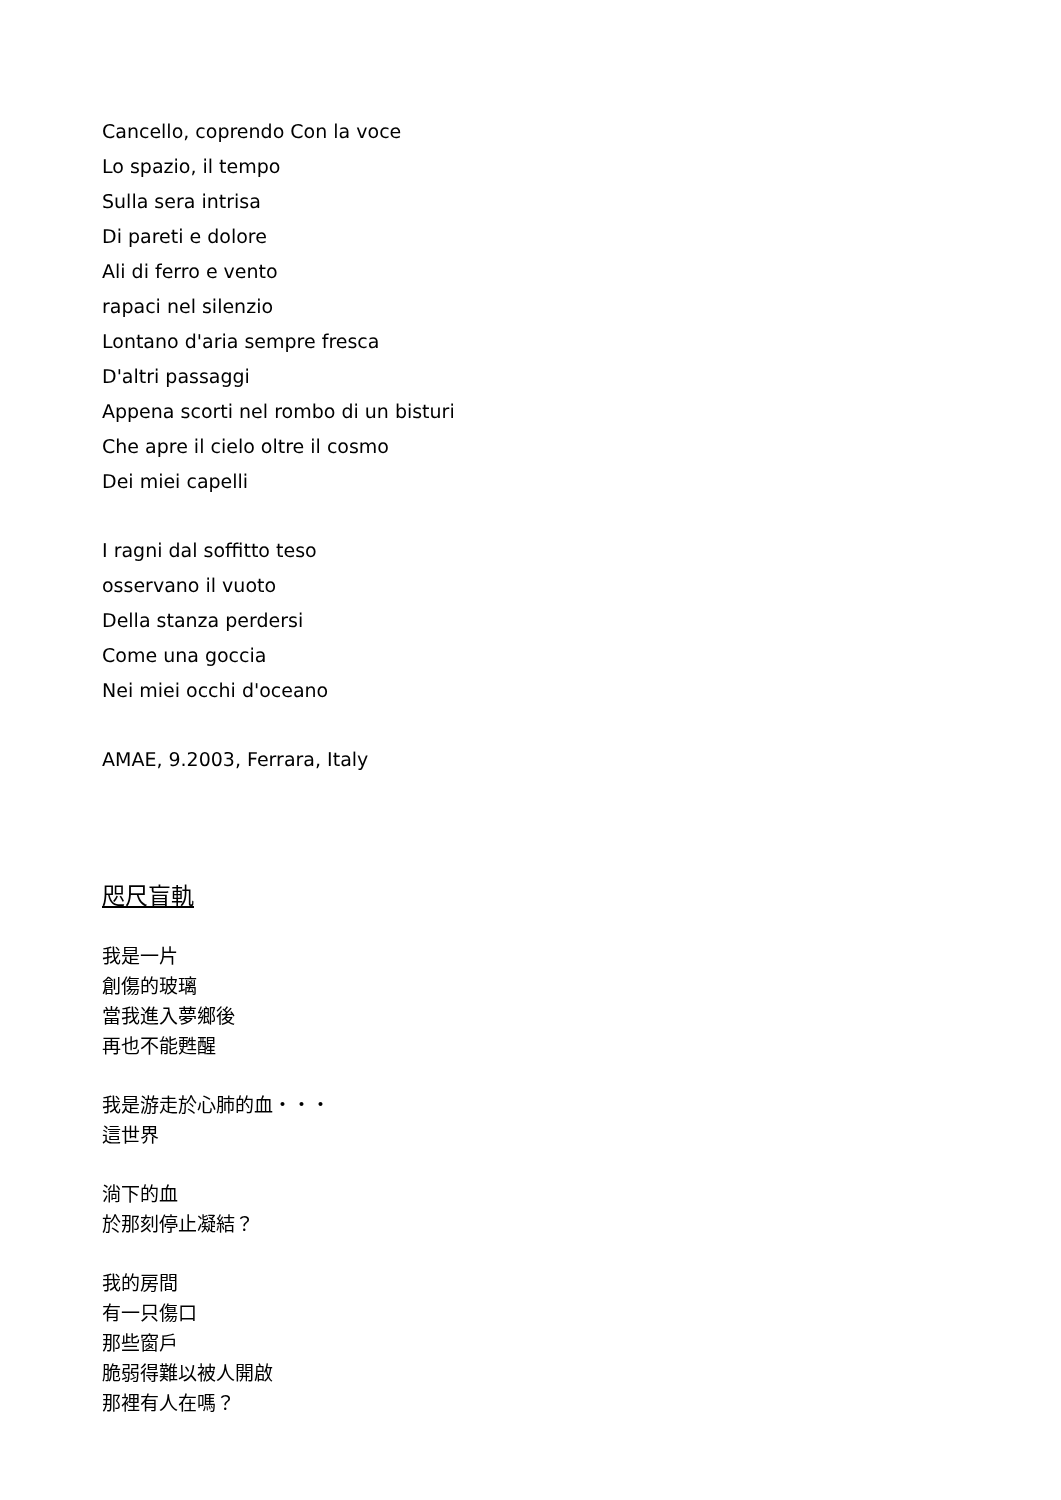Cancello, coprendo Con la voce
Lo spazio, il tempo
Sulla sera intrisa
Di pareti e dolore
Ali di ferro e vento
rapaci nel silenzio
Lontano d'aria sempre fresca
D'altri passaggi
Appena scorti nel rombo di un bisturi
Che apre il cielo oltre il cosmo
Dei miei capelli
I ragni dal soffitto teso
osservano il vuoto
Della stanza perdersi
Come una goccia
Nei miei occhi d'oceano
AMAE, 9.2003, Ferrara, Italy
咫尺盲軌
我是一片
創傷的玻璃
當我進入夢鄉後
再也不能甦醒
我是游走於心肺的血・・・
這世界
淌下的血
於那刻停止凝結？
我的房間
有一只傷口
那些窗戶
脆弱得難以被人開啟
那裡有人在嗎？